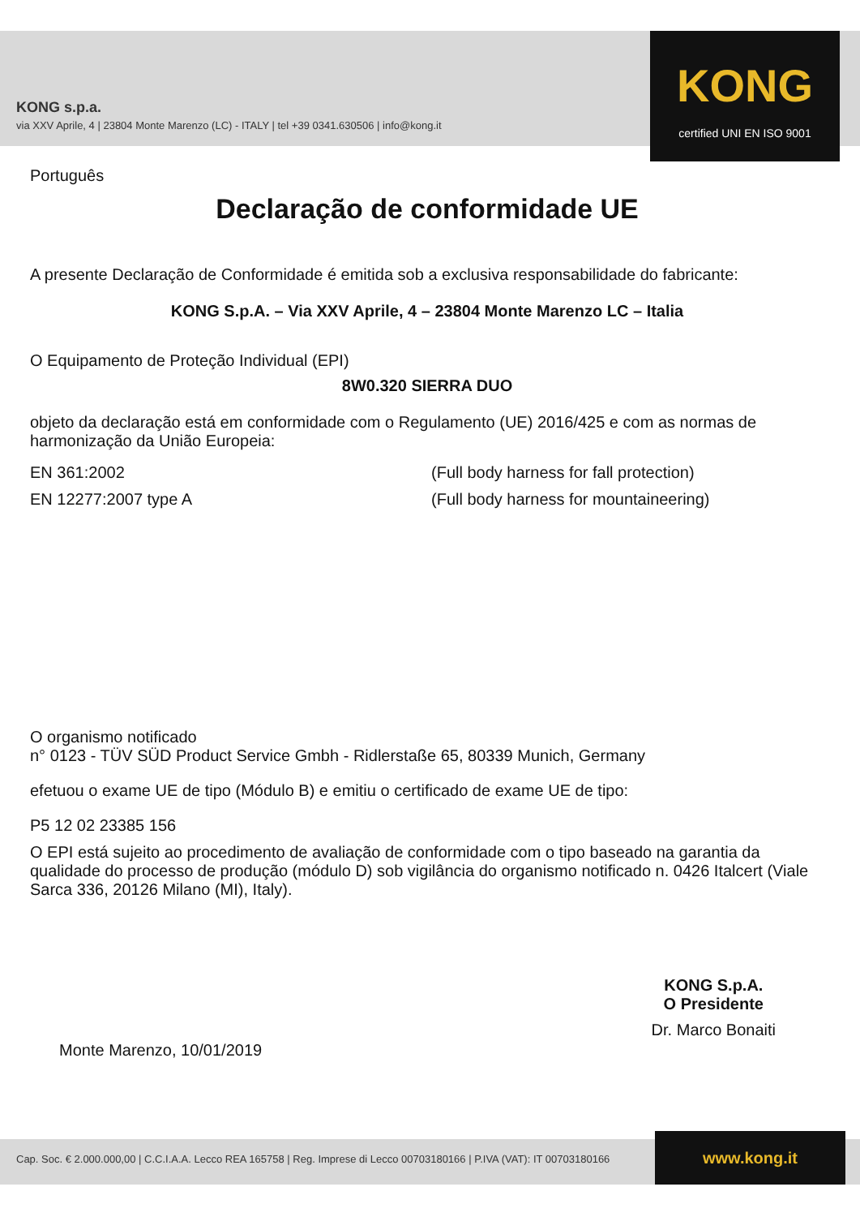KONG s.p.a.
via XXV Aprile, 4 | 23804 Monte Marenzo (LC) - ITALY | tel +39 0341.630506 | info@kong.it
KONG
certified UNI EN ISO 9001
Português
Declaração de conformidade UE
A presente Declaração de Conformidade é emitida sob a exclusiva responsabilidade do fabricante:
KONG S.p.A. – Via XXV Aprile, 4 – 23804 Monte Marenzo LC – Italia
O Equipamento de Proteção Individual (EPI)
8W0.320 SIERRA DUO
objeto da declaração está em conformidade com o Regulamento (UE) 2016/425 e com as normas de harmonização da União Europeia:
EN 361:2002 (Full body harness for fall protection)
EN 12277:2007 type A (Full body harness for mountaineering)
O organismo notificado
n° 0123 - TÜV SÜD Product Service Gmbh - Ridlerstaße 65, 80339 Munich, Germany
efetuou o exame UE de tipo (Módulo B) e emitiu o certificado de exame UE de tipo:
P5 12 02 23385 156
O EPI está sujeito ao procedimento de avaliação de conformidade com o tipo baseado na garantia da qualidade do processo de produção (módulo D) sob vigilância do organismo notificado n. 0426 Italcert (Viale Sarca 336, 20126 Milano (MI), Italy).
Monte Marenzo, 10/01/2019
KONG S.p.A.
O Presidente
Dr. Marco Bonaiti
Cap. Soc. € 2.000.000,00 | C.C.I.A.A. Lecco REA 165758 | Reg. Imprese di Lecco 00703180166 | P.IVA (VAT): IT 00703180166
www.kong.it